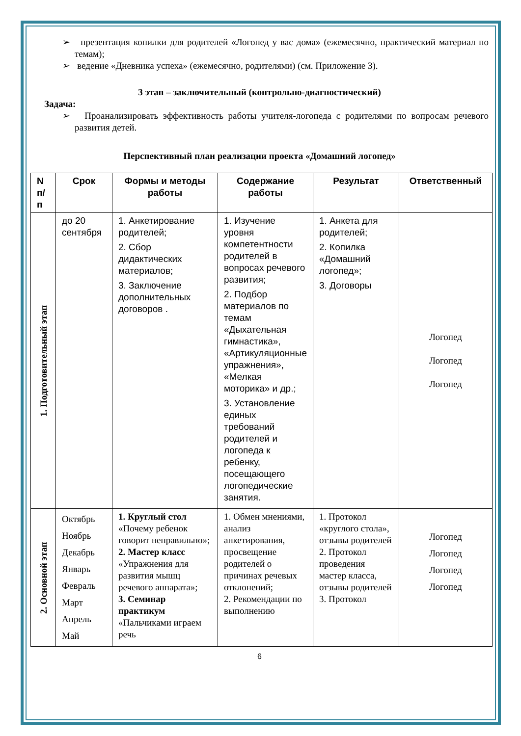➢ презентация копилки для родителей «Логопед у вас дома» (ежемесячно, практический материал по темам);
➢ ведение «Дневника успеха» (ежемесячно, родителями) (см. Приложение 3).
3 этап – заключительный (контрольно-диагностический)
Задача:
➢ Проанализировать эффективность работы учителя-логопеда с родителями по вопросам речевого развития детей.
Перспективный план реализации проекта «Домашний логопед»
| N п/ п | Срок | Формы и методы работы | Содержание работы | Результат | Ответственный |
| --- | --- | --- | --- | --- | --- |
| 1. Подготовительный этап | до 20 сентября | 1. Анкетирование родителей; 2. Сбор дидактических материалов; 3. Заключение дополнительных договоров . | 1. Изучение уровня компетентности родителей в вопросах речевого развития; 2. Подбор материалов по темам «Дыхательная гимнастика», «Артикуляционные упражнения», «Мелкая моторика» и др.; 3. Установление единых требований родителей и логопеда к ребенку, посещающего логопедические занятия. | 1. Анкета для родителей; 2. Копилка «Домашний логопед»; 3. Договоры | Логопед Логопед Логопед |
| 2. Основной этап | Октябрь Ноябрь Декабрь Январь Февраль Март Апрель Май | 1. Круглый стол «Почему ребенок говорит неправильно»; 2. Мастер класс «Упражнения для развития мышц речевого аппарата»; 3. Семинар практикум «Пальчиками играем речь | 1. Обмен мнениями, анализ анкетирования, просвещение родителей о причинах речевых отклонений; 2. Рекомендации по выполнению | 1. Протокол «круглого стола», отзывы родителей 2. Протокол проведения мастер класса, отзывы родителей 3. Протокол | Логопед Логопед Логопед Логопед |
6